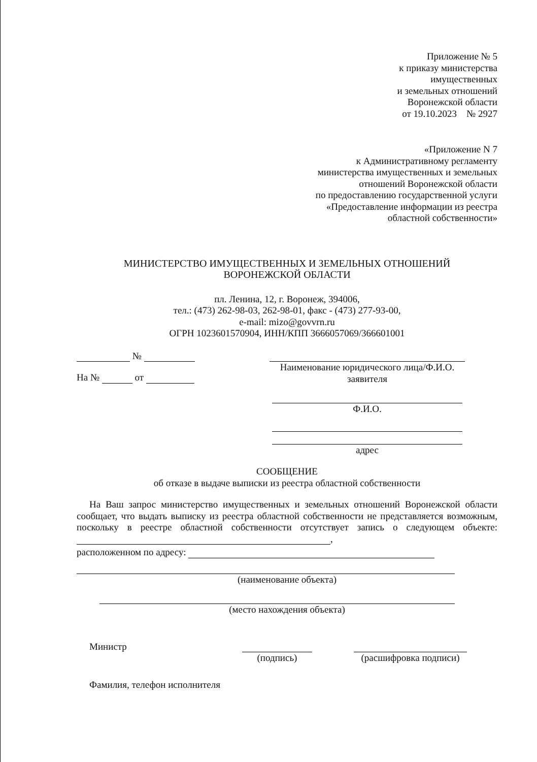Приложение № 5
к приказу министерства
имущественных
и земельных отношений
Воронежской области
от 19.10.2023 № 2927
«Приложение N 7
к Административному регламенту
министерства имущественных и земельных
отношений Воронежской области
по предоставлению государственной услуги
«Предоставление информации из реестра
областной собственности»
МИНИСТЕРСТВО ИМУЩЕСТВЕННЫХ И ЗЕМЕЛЬНЫХ ОТНОШЕНИЙ
ВОРОНЕЖСКОЙ ОБЛАСТИ
пл. Ленина, 12, г. Воронеж, 394006,
тел.: (473) 262-98-03, 262-98-01, факс - (473) 277-93-00,
e-mail: mizo@govvrn.ru
ОГРН 1023601570904, ИНН/КПП 3666057069/366601001
№
На № от
Наименование юридического лица/Ф.И.О.
заявителя
Ф.И.О.
адрес
СООБЩЕНИЕ
об отказе в выдаче выписки из реестра областной собственности
На Ваш запрос министерство имущественных и земельных отношений Воронежской области сообщает, что выдать выписку из реестра областной собственности не представляется возможным, поскольку в реестре областной собственности отсутствует запись о следующем объекте: ,
расположенном по адресу:
(наименование объекта)
(место нахождения объекта)
Министр (подпись) (расшифровка подписи)
Фамилия, телефон исполнителя